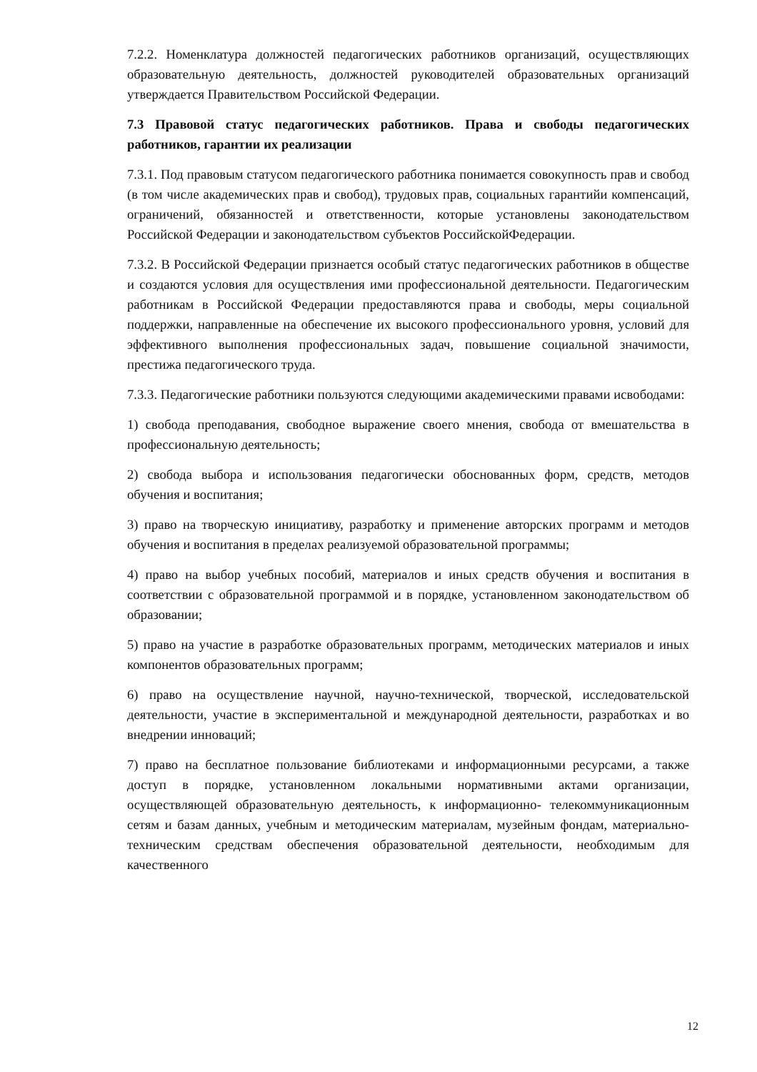7.2.2. Номенклатура должностей педагогических работников организаций, осуществляющих образовательную деятельность, должностей руководителей образовательных организаций утверждается Правительством Российской Федерации.
7.3 Правовой статус педагогических работников. Права и свободы педагогических работников, гарантии их реализации
7.3.1. Под правовым статусом педагогического работника понимается совокупность прав и свобод (в том числе академических прав и свобод), трудовых прав, социальных гарантийи компенсаций, ограничений, обязанностей и ответственности, которые установлены законодательством Российской Федерации и законодательством субъектов РоссийскойФедерации.
7.3.2. В Российской Федерации признается особый статус педагогических работников в обществе и создаются условия для осуществления ими профессиональной деятельности. Педагогическим работникам в Российской Федерации предоставляются права и свободы, меры социальной поддержки, направленные на обеспечение их высокого профессионального уровня, условий для эффективного выполнения профессиональных задач, повышение социальной значимости, престижа педагогического труда.
7.3.3. Педагогические работники пользуются следующими академическими правами исвободами:
1) свобода преподавания, свободное выражение своего мнения, свобода от вмешательства в профессиональную деятельность;
2) свобода выбора и использования педагогически обоснованных форм, средств, методов обучения и воспитания;
3) право на творческую инициативу, разработку и применение авторских программ и методов обучения и воспитания в пределах реализуемой образовательной программы;
4) право на выбор учебных пособий, материалов и иных средств обучения и воспитания в соответствии с образовательной программой и в порядке, установленном законодательством об образовании;
5) право на участие в разработке образовательных программ, методических материалов и иных компонентов образовательных программ;
6) право на осуществление научной, научно-технической, творческой, исследовательской деятельности, участие в экспериментальной и международной деятельности, разработках и во внедрении инноваций;
7) право на бесплатное пользование библиотеками и информационными ресурсами, а также доступ в порядке, установленном локальными нормативными актами организации, осуществляющей образовательную деятельность, к информационно- телекоммуникационным сетям и базам данных, учебным и методическим материалам, музейным фондам, материально-техническим средствам обеспечения образовательной деятельности, необходимым для качественного
12